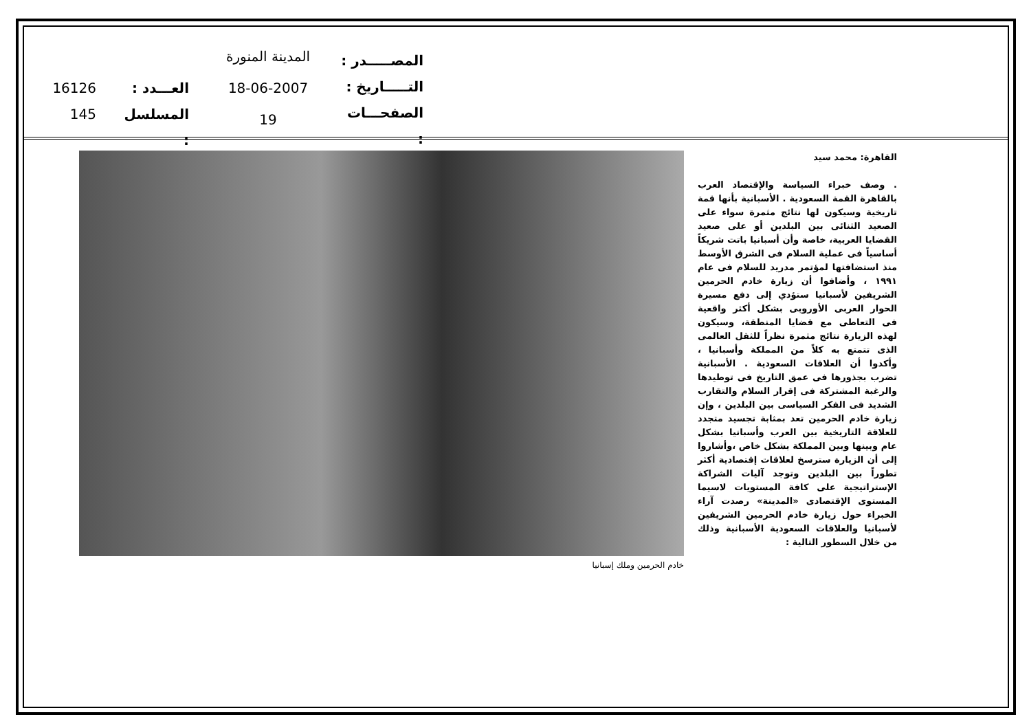المصـــــدر :
التـــــاريخ :
الصفحـــات :
المدينة المنورة
18-06-2007
19
العـــدد :
المسلسل :
16126
145
خادم الحرمين وملك إسبانيا
القاهرة: محمد سيد
. وصف خبراء السياسة والإقتصاد العرب بالقاهرة القمة السعودية . الأسبانية بأنها قمة تاريخية وسيكون لها نتائج مثمرة سواء على الصعيد الثنائى بين البلدين أو على صعيد القضايا العربية، خاصة وأن أسبانيا باتت شريكاً أساسياً فى عملية السلام فى الشرق الأوسط منذ استضافتها لمؤتمر مدريد للسلام فى عام ١٩٩١ ، وأضافوا أن زيارة خادم الحرمين الشريفين لأسبانيا ستؤدي إلى دفع مسيرة الحوار العربى الأوروبى بشكل أكثر واقعية فى التعاطى مع قضايا المنطقة، وسيكون لهذه الزيارة نتائج مثمرة نظراً للثقل العالمى الذى تتمتع به كلاً من المملكة وأسبانيا ، وأكدوا أن العلاقات السعودية . الأسبانية تضرب بجذورها فى عمق التاريخ فى توطيدها والرغبة المشتركة فى إقرار السلام والتقارب الشديد فى الفكر السياسى بين البلدين ، وإن زيارة خادم الحرمين تعد بمثابة تجسيد متجدد للعلاقة التاريخية بين العرب وأسبانيا بشكل عام وبينها وبين المملكة بشكل خاص ،وأشاروا إلى أن الزيارة سترسخ لعلاقات إقتصادية أكثر تطوراً بين البلدين وتوجد آليات الشراكة الإستراتيجية على كافة المستويات لاسيما المستوى الإقتصادى «المدينة» رصدت آراء الخبراء حول زيارة خادم الحرمين الشريفين لأسبانيا والعلاقات السعودية الأسبانية وذلك من خلال السطور التالية :